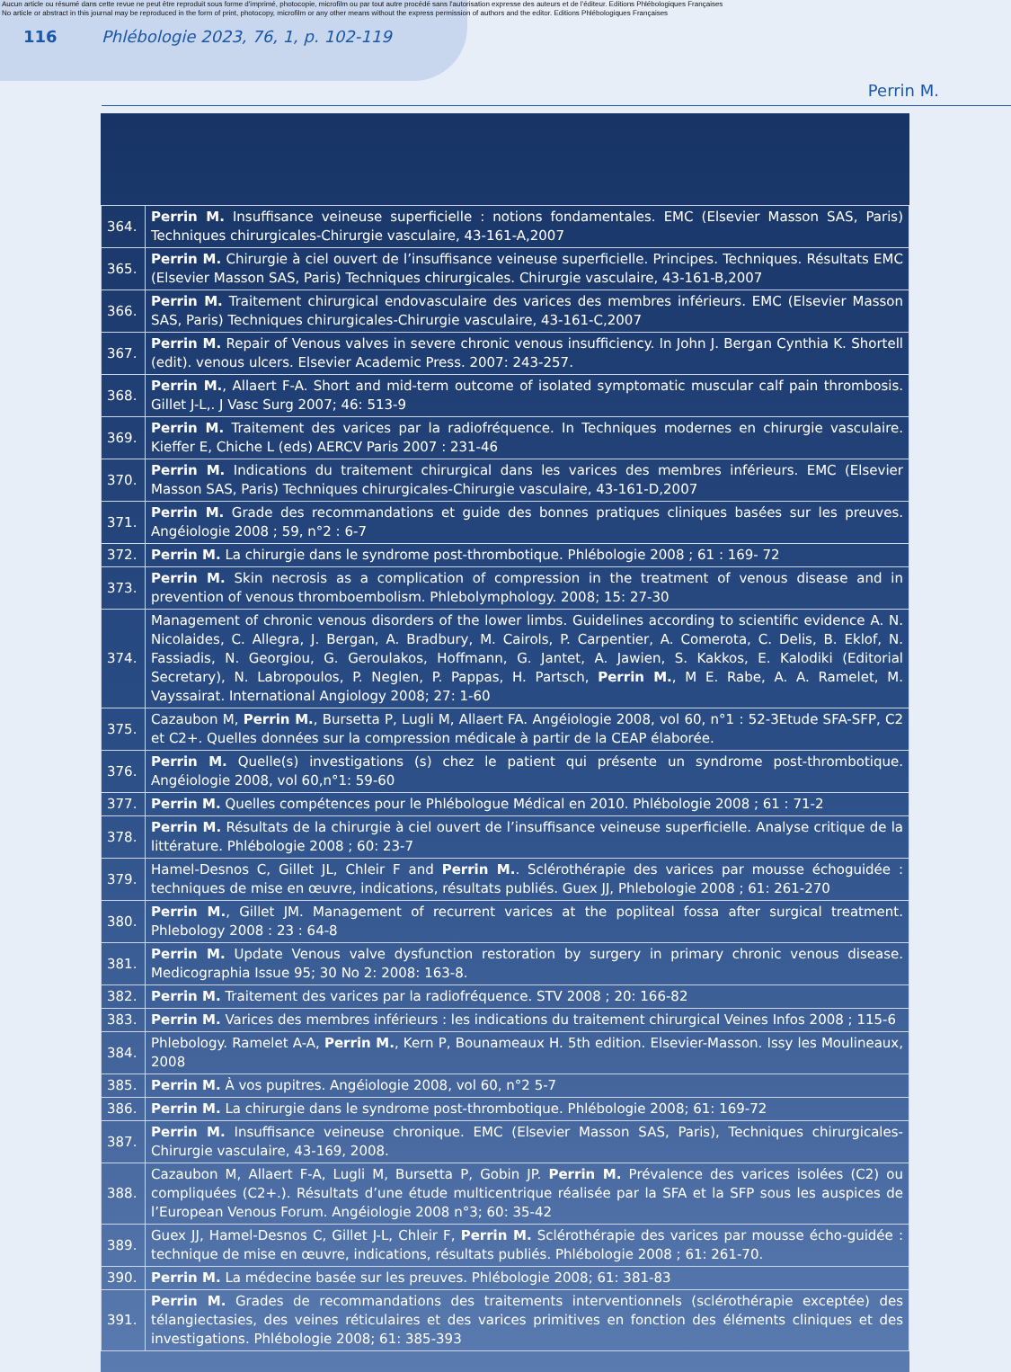Aucun article ou résumé dans cette revue ne peut être reproduit sous forme d'imprimé, photocopie, microfilm ou par tout autre procédé sans l'autorisation expresse des auteurs et de l'éditeur. Editions Phlébologiques Françaises
No article or abstract in this journal may be reproduced in the form of print, photocopy, microfilm or any other means without the express permission of authors and the editor. Editions Phlébologiques Françaises
116 Phlébologie 2023, 76, 1, p. 102-119
Perrin M.
| 364. | Perrin M. Insuffisance veineuse superficielle : notions fondamentales. EMC (Elsevier Masson SAS, Paris) Techniques chirurgicales-Chirurgie vasculaire, 43-161-A,2007 |
| 365. | Perrin M. Chirurgie à ciel ouvert de l’insuffisance veineuse superficielle. Principes. Techniques. Résultats EMC (Elsevier Masson SAS, Paris) Techniques chirurgicales. Chirurgie vasculaire, 43-161-B,2007 |
| 366. | Perrin M. Traitement chirurgical endovasculaire des varices des membres inférieurs. EMC (Elsevier Masson SAS, Paris) Techniques chirurgicales-Chirurgie vasculaire, 43-161-C,2007 |
| 367. | Perrin M. Repair of Venous valves in severe chronic venous insufficiency. In John J. Bergan Cynthia K. Shortell (edit). venous ulcers. Elsevier Academic Press. 2007: 243-257. |
| 368. | Perrin M. , Allaert F-A. Short and mid-term outcome of isolated symptomatic muscular calf pain thrombosis. Gillet J-L,. J Vasc Surg 2007; 46: 513-9 |
| 369. | Perrin M. Traitement des varices par la radiofréquence. In Techniques modernes en chirurgie vasculaire. Kieffer E, Chiche L (eds) AERCV Paris 2007 : 231-46 |
| 370. | Perrin M. Indications du traitement chirurgical dans les varices des membres inférieurs. EMC (Elsevier Masson SAS, Paris) Techniques chirurgicales-Chirurgie vasculaire, 43-161-D,2007 |
| 371. | Perrin M. Grade des recommandations et guide des bonnes pratiques cliniques basées sur les preuves. Angéiologie 2008 ; 59, n°2 : 6-7 |
| 372. | Perrin M. La chirurgie dans le syndrome post-thrombotique. Phlébologie 2008 ; 61 : 169- 72 |
| 373. | Perrin M. Skin necrosis as a complication of compression in the treatment of venous disease and in prevention of venous thromboembolism. Phlebolymphology. 2008; 15: 27-30 |
| 374. | Management of chronic venous disorders of the lower limbs. Guidelines according to scientific evidence A. N. Nicolaides, C. Allegra, J. Bergan, A. Bradbury, M. Cairols, P. Carpentier, A. Comerota, C. Delis, B. Eklof, N. Fassiadis, N. Georgiou, G. Geroulakos, Hoffmann, G. Jantet, A. Jawien, S. Kakkos, E. Kalodiki (Editorial Secretary), N. Labropoulos, P. Neglen, P. Pappas, H. Partsch, Perrin M. , M E. Rabe, A. A. Ramelet, M. Vayssairat. International Angiology 2008; 27: 1-60 |
| 375. | Cazaubon M, Perrin M. , Bursetta P, Lugli M, Allaert FA. Angéiologie 2008, vol 60, n°1 : 52-3Etude SFA-SFP, C2 et C2+. Quelles données sur la compression médicale à partir de la CEAP élaborée. |
| 376. | Perrin M. Quelle(s) investigations (s) chez le patient qui présente un syndrome post-thrombotique. Angéiologie 2008, vol 60,n°1: 59-60 |
| 377. | Perrin M. Quelles compétences pour le Phlébologue Médical en 2010. Phlébologie 2008 ; 61 : 71-2 |
| 378. | Perrin M. Résultats de la chirurgie à ciel ouvert de l’insuffisance veineuse superficielle. Analyse critique de la littérature. Phlébologie 2008 ; 60: 23-7 |
| 379. | Hamel-Desnos C, Gillet JL, Chleir F and Perrin M. . Sclérothérapie des varices par mousse échoguidée : techniques de mise en œuvre, indications, résultats publiés. Guex JJ, Phlebologie 2008 ; 61: 261-270 |
| 380. | Perrin M. , Gillet JM. Management of recurrent varices at the popliteal fossa after surgical treatment. Phlebology 2008 : 23 : 64-8 |
| 381. | Perrin M. Update Venous valve dysfunction restoration by surgery in primary chronic venous disease. Medicographia Issue 95; 30 No 2: 2008: 163-8. |
| 382. | Perrin M. Traitement des varices par la radiofréquence. STV 2008 ; 20: 166-82 |
| 383. | Perrin M. Varices des membres inférieurs : les indications du traitement chirurgical Veines Infos 2008 ; 115-6 |
| 384. | Phlebology. Ramelet A-A, Perrin M. , Kern P, Bounameaux H. 5th edition. Elsevier-Masson. Issy les Moulineaux, 2008 |
| 385. | Perrin M. À vos pupitres. Angéiologie 2008, vol 60, n°2 5-7 |
| 386. | Perrin M. La chirurgie dans le syndrome post-thrombotique. Phlébologie 2008; 61: 169-72 |
| 387. | Perrin M. Insuffisance veineuse chronique. EMC (Elsevier Masson SAS, Paris), Techniques chirurgicales-Chirurgie vasculaire, 43-169, 2008. |
| 388. | Cazaubon M, Allaert F-A, Lugli M, Bursetta P, Gobin JP. Perrin M. Prévalence des varices isolées (C2) ou compliquées (C2+.). Résultats d’une étude multicentrique réalisée par la SFA et la SFP sous les auspices de l’European Venous Forum. Angéiologie 2008 n°3; 60: 35-42 |
| 389. | Guex JJ, Hamel-Desnos C, Gillet J-L, Chleir F, Perrin M. Sclérothérapie des varices par mousse écho-guidée : technique de mise en œuvre, indications, résultats publiés. Phlébologie 2008 ; 61: 261-70. |
| 390. | Perrin M. La médecine basée sur les preuves. Phlébologie 2008; 61: 381-83 |
| 391. | Perrin M. Grades de recommandations des traitements interventionnels (sclérothérapie exceptée) des télangiectasies, des veines réticulaires et des varices primitives en fonction des éléments cliniques et des investigations. Phlébologie 2008; 61: 385-393 |